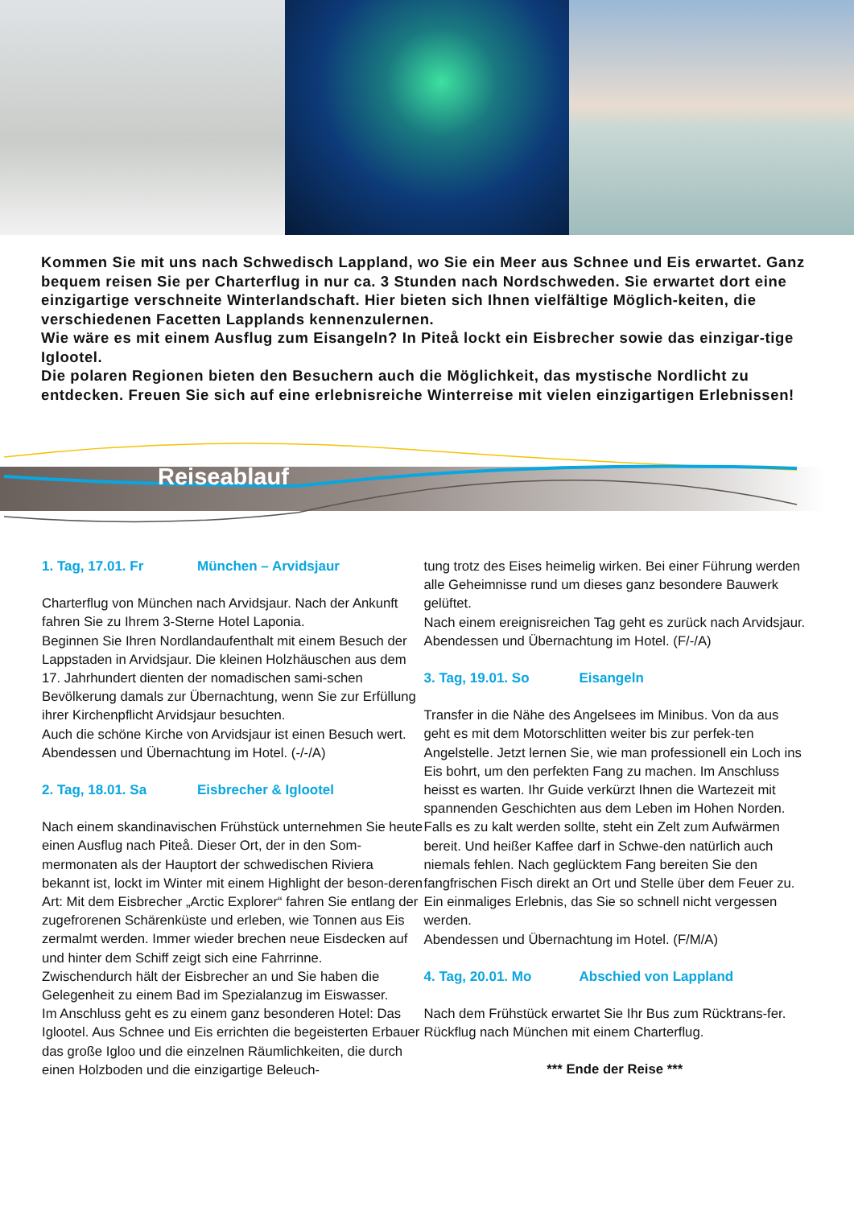Kommen Sie mit uns nach Schwedisch Lappland, wo Sie ein Meer aus Schnee und Eis erwartet. Ganz bequem reisen Sie per Charterflug in nur ca. 3 Stunden nach Nordschweden. Sie erwartet dort eine einzigartige verschneite Winterlandschaft. Hier bieten sich Ihnen vielfältige Möglich-keiten, die verschiedenen Facetten Lapplands kennenzulernen.
Wie wäre es mit einem Ausflug zum Eisangeln? In Piteå lockt ein Eisbrecher sowie das einzigar-tige Iglootel.
Die polaren Regionen bieten den Besuchern auch die Möglichkeit, das mystische Nordlicht zu entdecken. Freuen Sie sich auf eine erlebnisreiche Winterreise mit vielen einzigartigen Erlebnissen!
Reiseablauf
1. Tag, 17.01. Fr München – Arvidsjaur
Charterflug von München nach Arvidsjaur. Nach der Ankunft fahren Sie zu Ihrem 3-Sterne Hotel Laponia.
Beginnen Sie Ihren Nordlandaufenthalt mit einem Besuch der Lappstaden in Arvidsjaur. Die kleinen Holzhäuschen aus dem 17. Jahrhundert dienten der nomadischen sami-schen Bevölkerung damals zur Übernachtung, wenn Sie zur Erfüllung ihrer Kirchenpflicht Arvidsjaur besuchten.
Auch die schöne Kirche von Arvidsjaur ist einen Besuch wert.
Abendessen und Übernachtung im Hotel. (-/-/A)
2. Tag, 18.01. Sa Eisbrecher & Iglootel
Nach einem skandinavischen Frühstück unternehmen Sie heute einen Ausflug nach Piteå. Dieser Ort, der in den Som-mermonaten als der Hauptort der schwedischen Riviera bekannt ist, lockt im Winter mit einem Highlight der beson-deren Art: Mit dem Eisbrecher „Arctic Explorer“ fahren Sie entlang der zugefrorenen Schärenküste und erleben, wie Tonnen aus Eis zermalmt werden. Immer wieder brechen neue Eisdecken auf und hinter dem Schiff zeigt sich eine Fahrrinne.
Zwischendurch hält der Eisbrecher an und Sie haben die Gelegenheit zu einem Bad im Spezialanzug im Eiswasser.
Im Anschluss geht es zu einem ganz besonderen Hotel: Das Iglootel. Aus Schnee und Eis errichten die begeisterten Erbauer das große Igloo und die einzelnen Räumlichkeiten, die durch einen Holzboden und die einzigartige Beleuch-
tung trotz des Eises heimelig wirken. Bei einer Führung werden alle Geheimnisse rund um dieses ganz besondere Bauwerk gelüftet.
Nach einem ereignisreichen Tag geht es zurück nach Arvidsjaur.
Abendessen und Übernachtung im Hotel. (F/-/A)
3. Tag, 19.01. So Eisangeln
Transfer in die Nähe des Angelsees im Minibus. Von da aus geht es mit dem Motorschlitten weiter bis zur perfek-ten Angelstelle. Jetzt lernen Sie, wie man professionell ein Loch ins Eis bohrt, um den perfekten Fang zu machen. Im Anschluss heisst es warten. Ihr Guide verkürzt Ihnen die Wartezeit mit spannenden Geschichten aus dem Leben im Hohen Norden. Falls es zu kalt werden sollte, steht ein Zelt zum Aufwärmen bereit. Und heißer Kaffee darf in Schwe-den natürlich auch niemals fehlen. Nach geglücktem Fang bereiten Sie den fangfrischen Fisch direkt an Ort und Stelle über dem Feuer zu. Ein einmaliges Erlebnis, das Sie so schnell nicht vergessen werden.
Abendessen und Übernachtung im Hotel. (F/M/A)
4. Tag, 20.01. Mo Abschied von Lappland
Nach dem Frühstück erwartet Sie Ihr Bus zum Rücktrans-fer.
Rückflug nach München mit einem Charterflug.
*** Ende der Reise ***